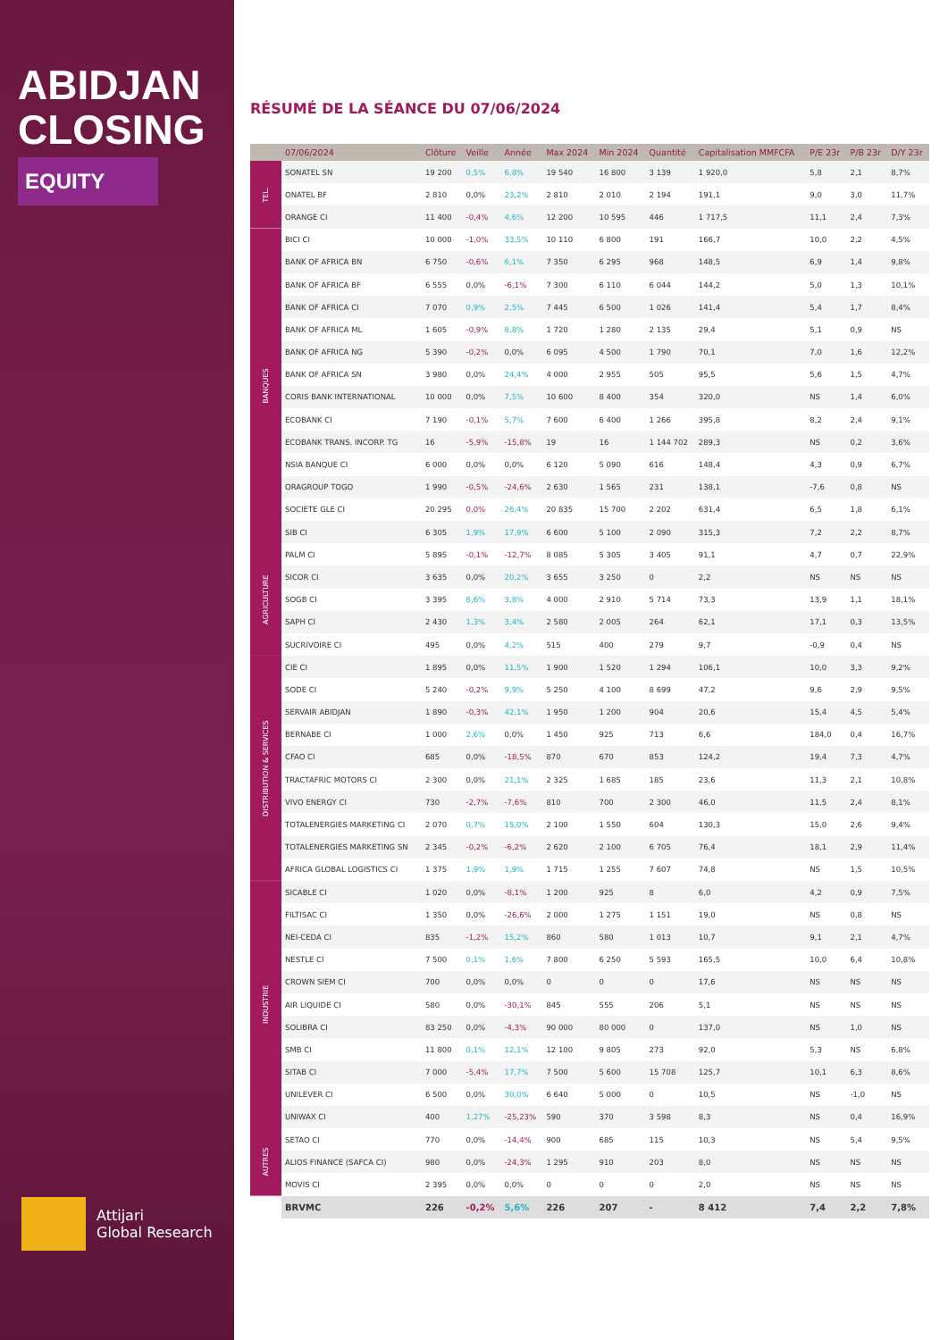ABIDJAN
CLOSING
EQUITY
Attijari
Global Research
RÉSUMÉ DE LA SÉANCE DU 07/06/2024
| | 07/06/2024 | Clôture | Veille | Année | Max 2024 | Min 2024 | Quantité | Capitalisation MMFCFA | P/E 23r | P/B 23r | D/Y 23r |
| --- | --- | --- | --- | --- | --- | --- | --- | --- | --- | --- | --- |
| TEL. | SONATEL SN | 19 200 | 0,5% | 6,8% | 19 540 | 16 800 | 3 139 | 1 920,0 | 5,8 | 2,1 | 8,7% |
| | ONATEL BF | 2 810 | 0,0% | 23,2% | 2 810 | 2 010 | 2 194 | 191,1 | 9,0 | 3,0 | 11,7% |
| | ORANGE CI | 11 400 | -0,4% | 4,6% | 12 200 | 10 595 | 446 | 1 717,5 | 11,1 | 2,4 | 7,3% |
| BANQUES | BICI CI | 10 000 | -1,0% | 33,5% | 10 110 | 6 800 | 191 | 166,7 | 10,0 | 2,2 | 4,5% |
| | BANK OF AFRICA BN | 6 750 | -0,6% | 6,1% | 7 350 | 6 295 | 968 | 148,5 | 6,9 | 1,4 | 9,8% |
| | BANK OF AFRICA BF | 6 555 | 0,0% | -6,1% | 7 300 | 6 110 | 6 044 | 144,2 | 5,0 | 1,3 | 10,1% |
| | BANK OF AFRICA CI | 7 070 | 0,9% | 2,5% | 7 445 | 6 500 | 1 026 | 141,4 | 5,4 | 1,7 | 8,4% |
| | BANK OF AFRICA ML | 1 605 | -0,9% | 8,8% | 1 720 | 1 280 | 2 135 | 29,4 | 5,1 | 0,9 | NS |
| | BANK OF AFRICA NG | 5 390 | -0,2% | 0,0% | 6 095 | 4 500 | 1 790 | 70,1 | 7,0 | 1,6 | 12,2% |
| | BANK OF AFRICA SN | 3 980 | 0,0% | 24,4% | 4 000 | 2 955 | 505 | 95,5 | 5,6 | 1,5 | 4,7% |
| | CORIS BANK INTERNATIONAL | 10 000 | 0,0% | 7,5% | 10 600 | 8 400 | 354 | 320,0 | NS | 1,4 | 6,0% |
| | ECOBANK CI | 7 190 | -0,1% | 5,7% | 7 600 | 6 400 | 1 266 | 395,8 | 8,2 | 2,4 | 9,1% |
| | ECOBANK TRANS. INCORP. TG | 16 | -5,9% | -15,8% | 19 | 16 | 1 144 702 | 289,3 | NS | 0,2 | 3,6% |
| | NSIA BANQUE CI | 6 000 | 0,0% | 0,0% | 6 120 | 5 090 | 616 | 148,4 | 4,3 | 0,9 | 6,7% |
| | ORAGROUP TOGO | 1 990 | -0,5% | -24,6% | 2 630 | 1 565 | 231 | 138,1 | -7,6 | 0,8 | NS |
| | SOCIETE GLE CI | 20 295 | 0,0% | 26,4% | 20 835 | 15 700 | 2 202 | 631,4 | 6,5 | 1,8 | 6,1% |
| | SIB CI | 6 305 | 1,9% | 17,9% | 6 600 | 5 100 | 2 090 | 315,3 | 7,2 | 2,2 | 8,7% |
| AGRICULTURE | PALM CI | 5 895 | -0,1% | -12,7% | 8 085 | 5 305 | 3 405 | 91,1 | 4,7 | 0,7 | 22,9% |
| | SICOR CI | 3 635 | 0,0% | 20,2% | 3 655 | 3 250 | 0 | 2,2 | NS | NS | NS |
| | SOGB CI | 3 395 | 6,6% | 3,8% | 4 000 | 2 910 | 5 714 | 73,3 | 13,9 | 1,1 | 18,1% |
| | SAPH CI | 2 430 | 1,3% | 3,4% | 2 580 | 2 005 | 264 | 62,1 | 17,1 | 0,3 | 13,5% |
| | SUCRIVOIRE CI | 495 | 0,0% | 4,2% | 515 | 400 | 279 | 9,7 | -0,9 | 0,4 | NS |
| DISTRIBUTION & SERVICES | CIE CI | 1 895 | 0,0% | 11,5% | 1 900 | 1 520 | 1 294 | 106,1 | 10,0 | 3,3 | 9,2% |
| | SODE CI | 5 240 | -0,2% | 9,9% | 5 250 | 4 100 | 8 699 | 47,2 | 9,6 | 2,9 | 9,5% |
| | SERVAIR ABIDJAN | 1 890 | -0,3% | 42,1% | 1 950 | 1 200 | 904 | 20,6 | 15,4 | 4,5 | 5,4% |
| | BERNABE CI | 1 000 | 2,6% | 0,0% | 1 450 | 925 | 713 | 6,6 | 184,0 | 0,4 | 16,7% |
| | CFAO CI | 685 | 0,0% | -18,5% | 870 | 670 | 853 | 124,2 | 19,4 | 7,3 | 4,7% |
| | TRACTAFRIC MOTORS CI | 2 300 | 0,0% | 21,1% | 2 325 | 1 685 | 185 | 23,6 | 11,3 | 2,1 | 10,8% |
| | VIVO ENERGY CI | 730 | -2,7% | -7,6% | 810 | 700 | 2 300 | 46,0 | 11,5 | 2,4 | 8,1% |
| | TOTALENERGIES MARKETING CI | 2 070 | 0,7% | 15,0% | 2 100 | 1 550 | 604 | 130,3 | 15,0 | 2,6 | 9,4% |
| | TOTALENERGIES MARKETING SN | 2 345 | -0,2% | -6,2% | 2 620 | 2 100 | 6 705 | 76,4 | 18,1 | 2,9 | 11,4% |
| | AFRICA GLOBAL LOGISTICS CI | 1 375 | 1,9% | 1,9% | 1 715 | 1 255 | 7 607 | 74,8 | NS | 1,5 | 10,5% |
| INDUSTRIE | SICABLE CI | 1 020 | 0,0% | -8,1% | 1 200 | 925 | 8 | 6,0 | 4,2 | 0,9 | 7,5% |
| | FILTISAC CI | 1 350 | 0,0% | -26,6% | 2 000 | 1 275 | 1 151 | 19,0 | NS | 0,8 | NS |
| | NEI-CEDA CI | 835 | -1,2% | 15,2% | 860 | 580 | 1 013 | 10,7 | 9,1 | 2,1 | 4,7% |
| | NESTLE CI | 7 500 | 0,1% | 1,6% | 7 800 | 6 250 | 5 593 | 165,5 | 10,0 | 6,4 | 10,8% |
| | CROWN SIEM CI | 700 | 0,0% | 0,0% | 0 | 0 | 0 | 17,6 | NS | NS | NS |
| | AIR LIQUIDE CI | 580 | 0,0% | -30,1% | 845 | 555 | 206 | 5,1 | NS | NS | NS |
| | SOLIBRA CI | 83 250 | 0,0% | -4,3% | 90 000 | 80 000 | 0 | 137,0 | NS | 1,0 | NS |
| | SMB CI | 11 800 | 0,1% | 12,1% | 12 100 | 9 805 | 273 | 92,0 | 5,3 | NS | 6,8% |
| | SITAB CI | 7 000 | -5,4% | 17,7% | 7 500 | 5 600 | 15 708 | 125,7 | 10,1 | 6,3 | 8,6% |
| | UNILEVER CI | 6 500 | 0,0% | 30,0% | 6 640 | 5 000 | 0 | 10,5 | NS | -1,0 | NS |
| | UNIWAX CI | 400 | 1,27% | -25,23% | 590 | 370 | 3 598 | 8,3 | NS | 0,4 | 16,9% |
| AUTRES | SETAO CI | 770 | 0,0% | -14,4% | 900 | 685 | 115 | 10,3 | NS | 5,4 | 9,5% |
| | ALIOS FINANCE (SAFCA CI) | 980 | 0,0% | -24,3% | 1 295 | 910 | 203 | 8,0 | NS | NS | NS |
| | MOVIS CI | 2 395 | 0,0% | 0,0% | 0 | 0 | 0 | 2,0 | NS | NS | NS |
| | BRVMC | 226 | -0,2% | 5,6% | 226 | 207 | - | 8 412 | 7,4 | 2,2 | 7,8% |